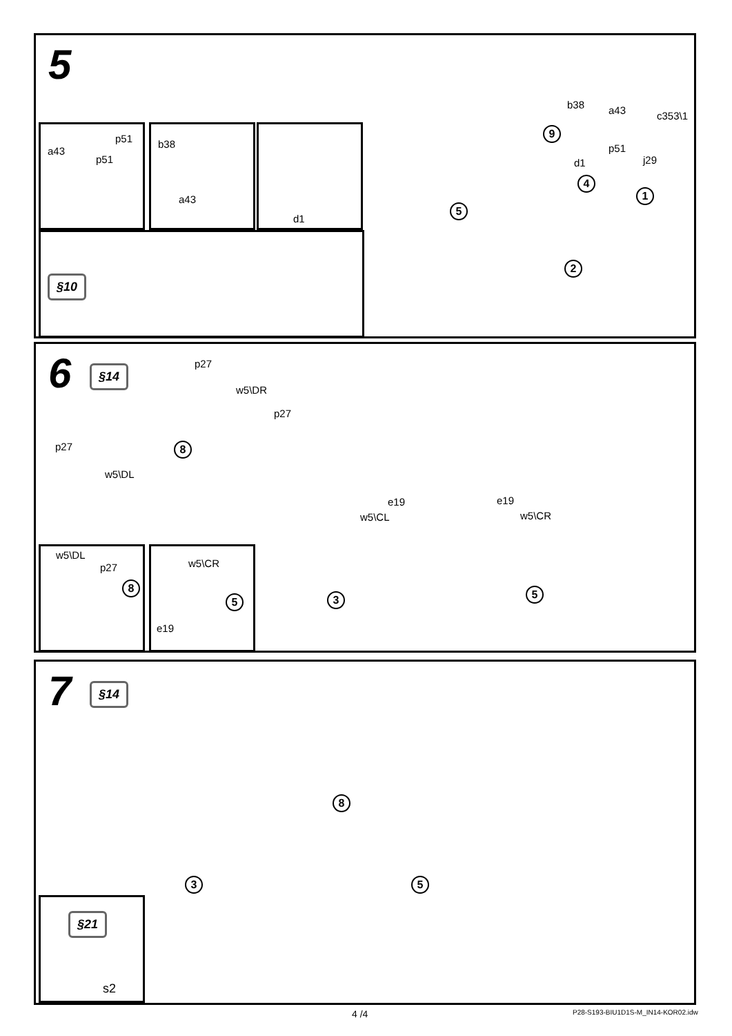5
a43
p51
p51
b38
a43
d1
§10
b38 a43 c353\1
p51
d1 j29
9
4
1
5
2
6 §14
p27
w5\DR
p27
p27
w5\DL
8
e19
w5\CL
e19
w5\CR
3 5
w5\DL
p27
8
w5\CR
e19
5
7 §14
8
3 5
§21
s2
4 /4
P28-S193-BIU1D1S-M_IN14-KOR02.idw